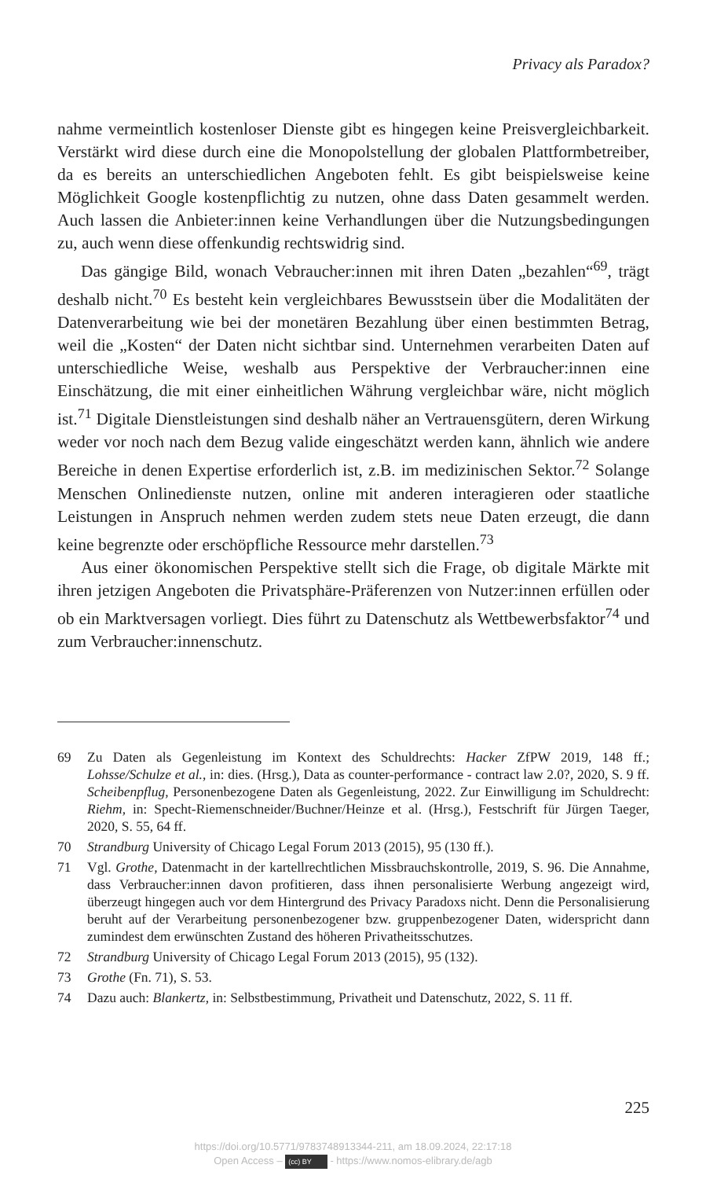Privacy als Paradox?
nahme vermeintlich kostenloser Dienste gibt es hingegen keine Preisvergleichbarkeit. Verstärkt wird diese durch eine die Monopolstellung der globalen Plattformbetreiber, da es bereits an unterschiedlichen Angeboten fehlt. Es gibt beispielsweise keine Möglichkeit Google kostenpflichtig zu nutzen, ohne dass Daten gesammelt werden. Auch lassen die Anbieter:innen keine Verhandlungen über die Nutzungsbedingungen zu, auch wenn diese offenkundig rechtswidrig sind.
Das gängige Bild, wonach Vebraucher:innen mit ihren Daten „bezahlen“<sup>69</sup>, trägt deshalb nicht.<sup>70</sup> Es besteht kein vergleichbares Bewusstsein über die Modalitäten der Datenverarbeitung wie bei der monetären Bezahlung über einen bestimmten Betrag, weil die „Kosten“ der Daten nicht sichtbar sind. Unternehmen verarbeiten Daten auf unterschiedliche Weise, weshalb aus Perspektive der Verbraucher:innen eine Einschätzung, die mit einer einheitlichen Währung vergleichbar wäre, nicht möglich ist.<sup>71</sup> Digitale Dienstleistungen sind deshalb näher an Vertrauensgütern, deren Wirkung weder vor noch nach dem Bezug valide eingeschätzt werden kann, ähnlich wie andere Bereiche in denen Expertise erforderlich ist, z.B. im medizinischen Sektor.<sup>72</sup> Solange Menschen Onlinedienste nutzen, online mit anderen interagieren oder staatliche Leistungen in Anspruch nehmen werden zudem stets neue Daten erzeugt, die dann keine begrenzte oder erschöpfliche Ressource mehr darstellen.<sup>73</sup>
Aus einer ökonomischen Perspektive stellt sich die Frage, ob digitale Märkte mit ihren jetzigen Angeboten die Privatsphäre-Präferenzen von Nutzer:innen erfüllen oder ob ein Marktversagen vorliegt. Dies führt zu Datenschutz als Wettbewerbsfaktor<sup>74</sup> und zum Verbraucher:innenschutz.
69 Zu Daten als Gegenleistung im Kontext des Schuldrechts: Hacker ZfPW 2019, 148 ff.; Lohsse/Schulze et al., in: dies. (Hrsg.), Data as counter-performance - contract law 2.0?, 2020, S. 9 ff. Scheibenpflug, Personenbezogene Daten als Gegenleistung, 2022. Zur Einwilligung im Schuldrecht: Riehm, in: Specht-Riemenschneider/Buchner/Heinze et al. (Hrsg.), Festschrift für Jürgen Taeger, 2020, S. 55, 64 ff.
70 Strandburg University of Chicago Legal Forum 2013 (2015), 95 (130 ff.).
71 Vgl. Grothe, Datenmacht in der kartellrechtlichen Missbrauchskontrolle, 2019, S. 96. Die Annahme, dass Verbraucher:innen davon profitieren, dass ihnen personalisierte Werbung angezeigt wird, überzeugt hingegen auch vor dem Hintergrund des Privacy Paradoxs nicht. Denn die Personalisierung beruht auf der Verarbeitung personenbezogener bzw. gruppenbezogener Daten, widerspricht dann zumindest dem erwünschten Zustand des höheren Privatheitsschutzes.
72 Strandburg University of Chicago Legal Forum 2013 (2015), 95 (132).
73 Grothe (Fn. 71), S. 53.
74 Dazu auch: Blankertz, in: Selbstbestimmung, Privatheit und Datenschutz, 2022, S. 11 ff.
225
https://doi.org/10.5771/9783748913344-211, am 18.09.2024, 22:17:18
Open Access – (cc) BY - https://www.nomos-elibrary.de/agb